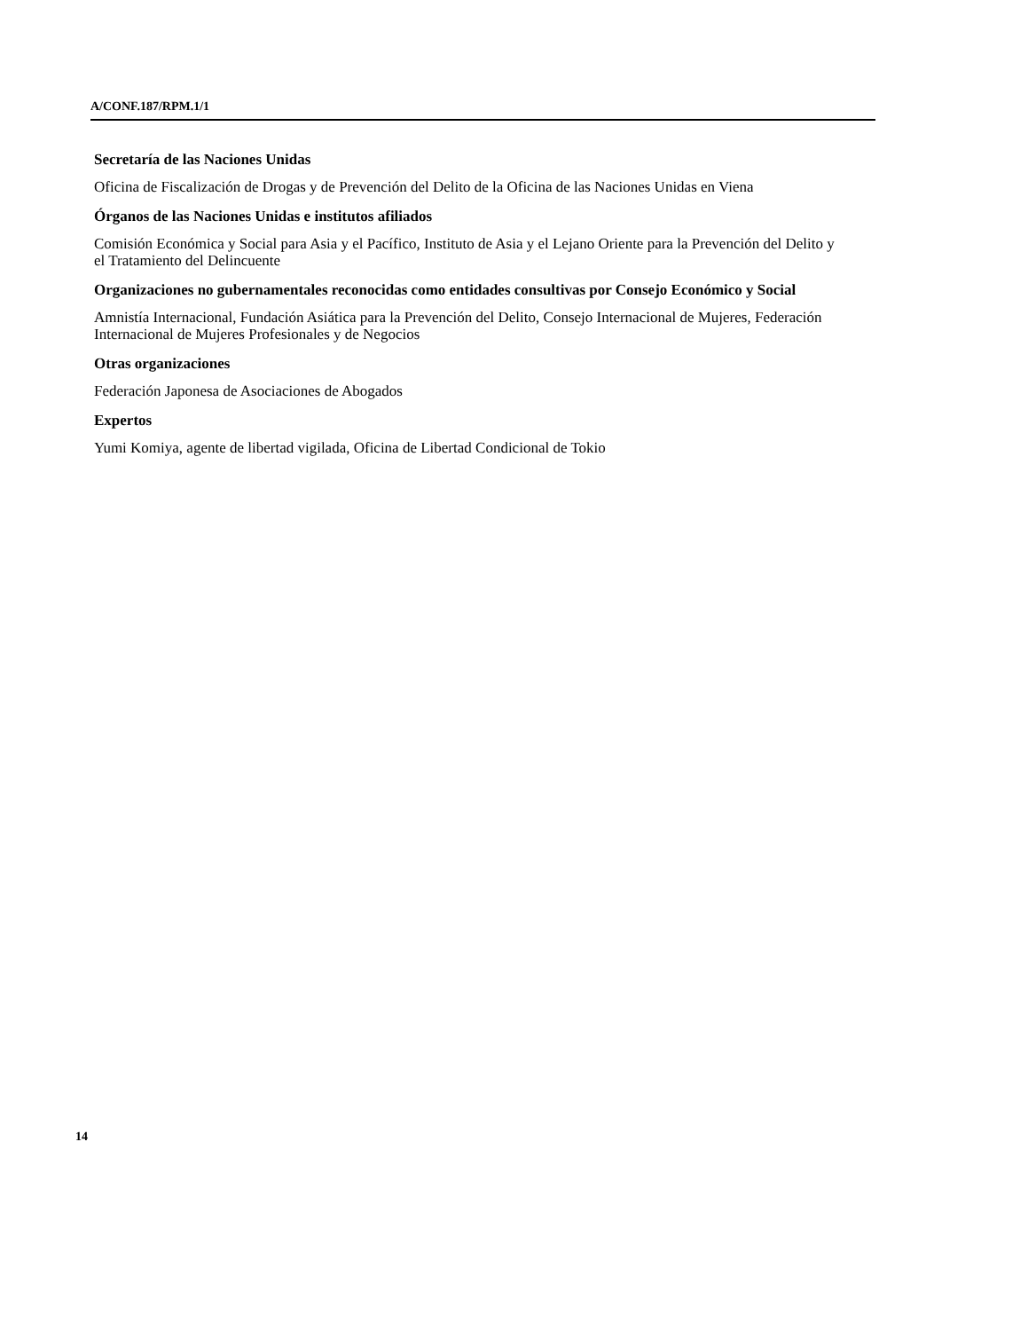A/CONF.187/RPM.1/1
Secretaría de las Naciones Unidas
Oficina de Fiscalización de Drogas y de Prevención del Delito de la Oficina de las Naciones Unidas en Viena
Órganos de las Naciones Unidas e institutos afiliados
Comisión Económica y Social para Asia y el Pacífico, Instituto de Asia y el Lejano Oriente para la Prevención del Delito y el Tratamiento del Delincuente
Organizaciones no gubernamentales reconocidas como entidades consultivas por Consejo Económico y Social
Amnistía Internacional, Fundación Asiática para la Prevención del Delito, Consejo Internacional de Mujeres, Federación Internacional de Mujeres Profesionales y de Negocios
Otras organizaciones
Federación Japonesa de Asociaciones de Abogados
Expertos
Yumi Komiya, agente de libertad vigilada, Oficina de Libertad Condicional de Tokio
14